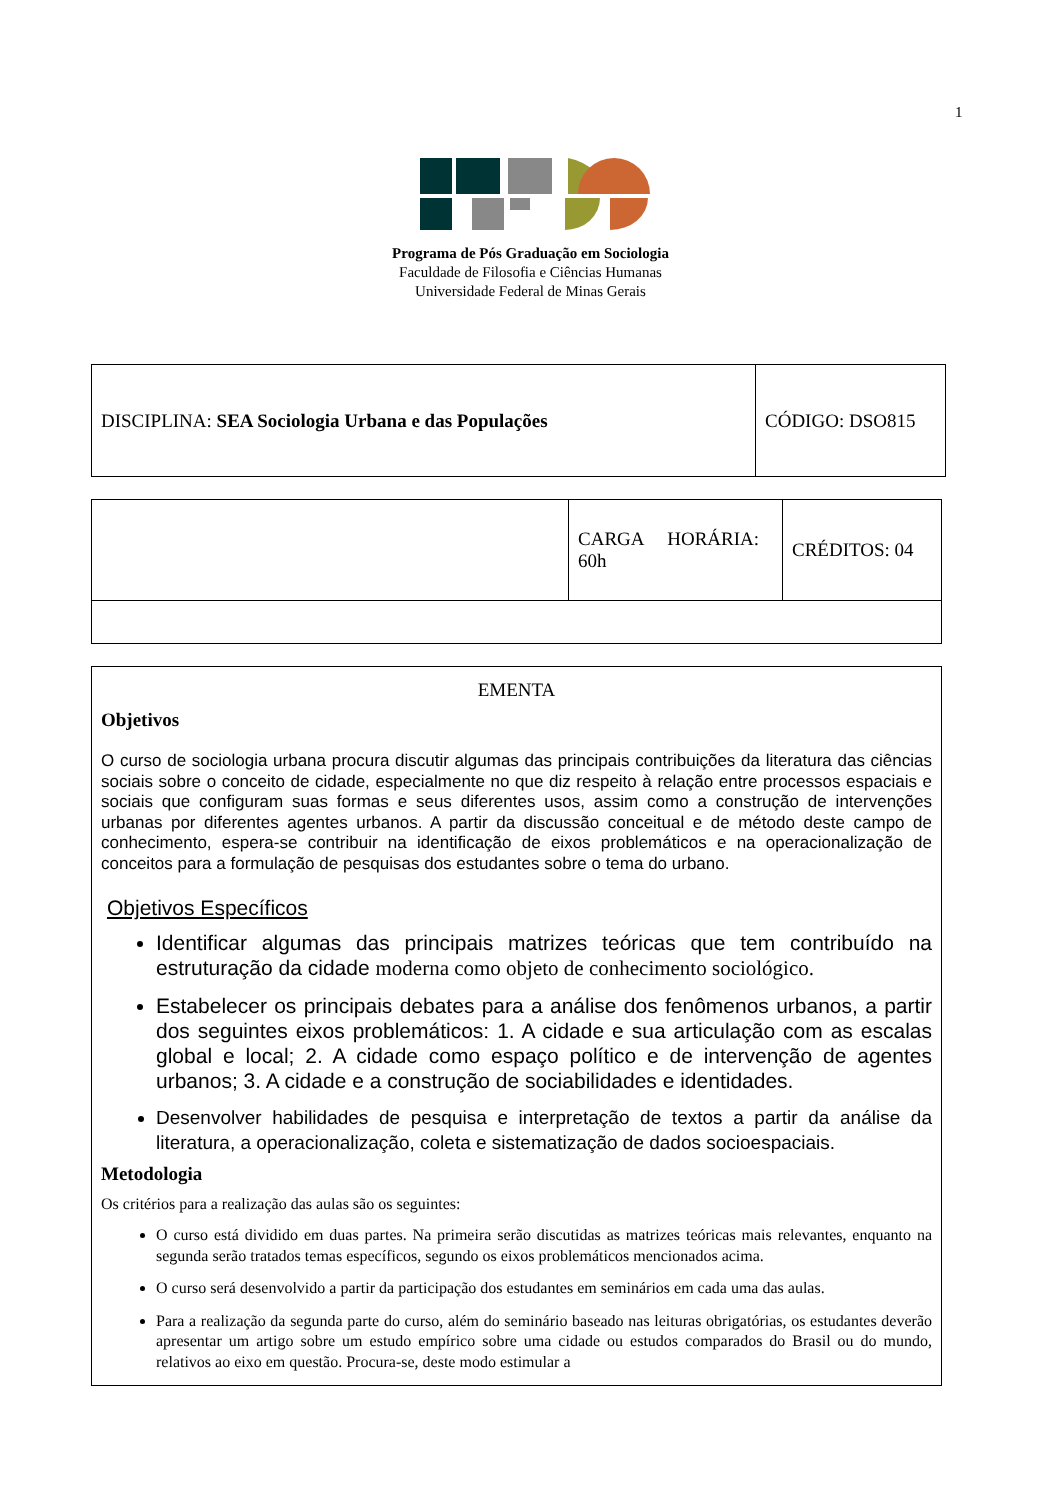1
Programa de Pós Graduação em Sociologia
Faculdade de Filosofia e Ciências Humanas
Universidade Federal de Minas Gerais
| DISCIPLINA: SEA Sociologia Urbana e das Populações | CÓDIGO: DSO815 |
| | CARGA HORÁRIA: 60h | CRÉDITOS: 04 |
EMENTA
Objetivos
O curso de sociologia urbana procura discutir algumas das principais contribuições da literatura das ciências sociais sobre o conceito de cidade, especialmente no que diz respeito à relação entre processos espaciais e sociais que configuram suas formas e seus diferentes usos, assim como a construção de intervenções urbanas por diferentes agentes urbanos. A partir da discussão conceitual e de método deste campo de conhecimento, espera-se contribuir na identificação de eixos problemáticos e na operacionalização de conceitos para a formulação de pesquisas dos estudantes sobre o tema do urbano.
Objetivos Específicos
Identificar algumas das principais matrizes teóricas que tem contribuído na estruturação da cidade moderna como objeto de conhecimento sociológico.
Estabelecer os principais debates para a análise dos fenômenos urbanos, a partir dos seguintes eixos problemáticos: 1. A cidade e sua articulação com as escalas global e local; 2. A cidade como espaço político e de intervenção de agentes urbanos; 3. A cidade e a construção de sociabilidades e identidades.
Desenvolver habilidades de pesquisa e interpretação de textos a partir da análise da literatura, a operacionalização, coleta e sistematização de dados socioespaciais.
Metodologia
Os critérios para a realização das aulas são os seguintes:
O curso está dividido em duas partes. Na primeira serão discutidas as matrizes teóricas mais relevantes, enquanto na segunda serão tratados temas específicos, segundo os eixos problemáticos mencionados acima.
O curso será desenvolvido a partir da participação dos estudantes em seminários em cada uma das aulas.
Para a realização da segunda parte do curso, além do seminário baseado nas leituras obrigatórias, os estudantes deverão apresentar um artigo sobre um estudo empírico sobre uma cidade ou estudos comparados do Brasil ou do mundo, relativos ao eixo em questão. Procura-se, deste modo estimular a